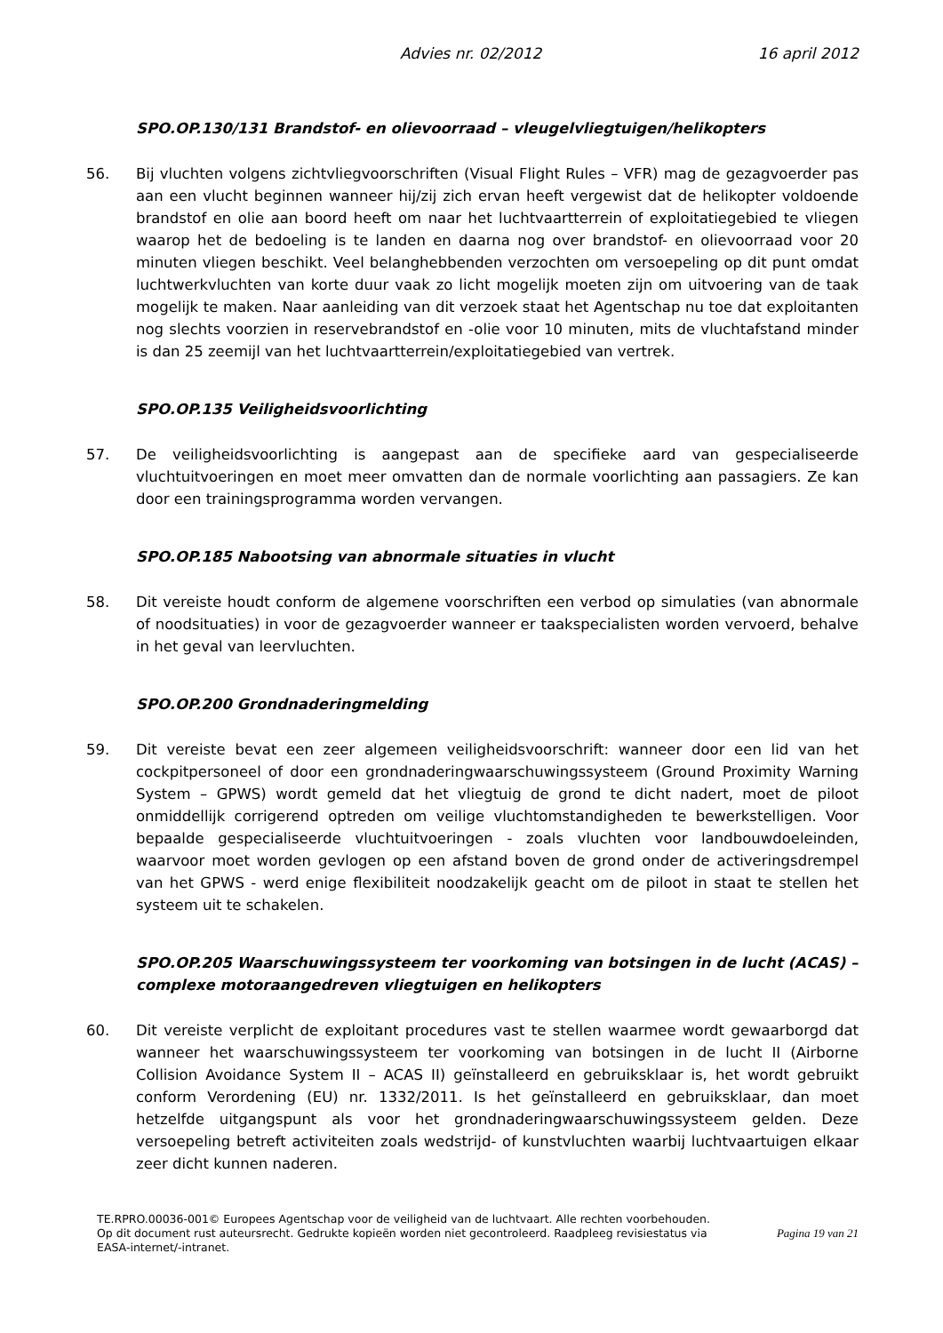Advies nr. 02/2012 16 april 2012
SPO.OP.130/131 Brandstof- en olievoorraad – vleugelvliegtuigen/helikopters
56. Bij vluchten volgens zichtvliegvoorschriften (Visual Flight Rules – VFR) mag de gezagvoerder pas aan een vlucht beginnen wanneer hij/zij zich ervan heeft vergewist dat de helikopter voldoende brandstof en olie aan boord heeft om naar het luchtvaartterrein of exploitatiegebied te vliegen waarop het de bedoeling is te landen en daarna nog over brandstof- en olievoorraad voor 20 minuten vliegen beschikt. Veel belanghebbenden verzochten om versoepeling op dit punt omdat luchtwerkvluchten van korte duur vaak zo licht mogelijk moeten zijn om uitvoering van de taak mogelijk te maken. Naar aanleiding van dit verzoek staat het Agentschap nu toe dat exploitanten nog slechts voorzien in reservebrandstof en -olie voor 10 minuten, mits de vluchtafstand minder is dan 25 zeemijl van het luchtvaartterrein/exploitatiegebied van vertrek.
SPO.OP.135 Veiligheidsvoorlichting
57. De veiligheidsvoorlichting is aangepast aan de specifieke aard van gespecialiseerde vluchtuitvoeringen en moet meer omvatten dan de normale voorlichting aan passagiers. Ze kan door een trainingsprogramma worden vervangen.
SPO.OP.185 Nabootsing van abnormale situaties in vlucht
58. Dit vereiste houdt conform de algemene voorschriften een verbod op simulaties (van abnormale of noodsituaties) in voor de gezagvoerder wanneer er taakspecialisten worden vervoerd, behalve in het geval van leervluchten.
SPO.OP.200 Grondnaderingmelding
59. Dit vereiste bevat een zeer algemeen veiligheidsvoorschrift: wanneer door een lid van het cockpitpersoneel of door een grondnaderingwaarschuwingssysteem (Ground Proximity Warning System – GPWS) wordt gemeld dat het vliegtuig de grond te dicht nadert, moet de piloot onmiddellijk corrigerend optreden om veilige vluchtomstandigheden te bewerkstelligen. Voor bepaalde gespecialiseerde vluchtuitvoeringen - zoals vluchten voor landbouwdoeleinden, waarvoor moet worden gevlogen op een afstand boven de grond onder de activeringsdrempel van het GPWS - werd enige flexibiliteit noodzakelijk geacht om de piloot in staat te stellen het systeem uit te schakelen.
SPO.OP.205 Waarschuwingssysteem ter voorkoming van botsingen in de lucht (ACAS) – complexe motoraangedreven vliegtuigen en helikopters
60. Dit vereiste verplicht de exploitant procedures vast te stellen waarmee wordt gewaarborgd dat wanneer het waarschuwingssysteem ter voorkoming van botsingen in de lucht II (Airborne Collision Avoidance System II – ACAS II) geïnstalleerd en gebruiksklaar is, het wordt gebruikt conform Verordening (EU) nr. 1332/2011. Is het geïnstalleerd en gebruiksklaar, dan moet hetzelfde uitgangspunt als voor het grondnaderingwaarschuwingssysteem gelden. Deze versoepeling betreft activiteiten zoals wedstrijd- of kunstvluchten waarbij luchtvaartuigen elkaar zeer dicht kunnen naderen.
TE.RPRO.00036-001© Europees Agentschap voor de veiligheid van de luchtvaart. Alle rechten voorbehouden.
Op dit document rust auteursrecht. Gedrukte kopieën worden niet gecontroleerd. Raadpleeg revisiestatus via EASA-internet/-intranet.
Pagina 19 van 21